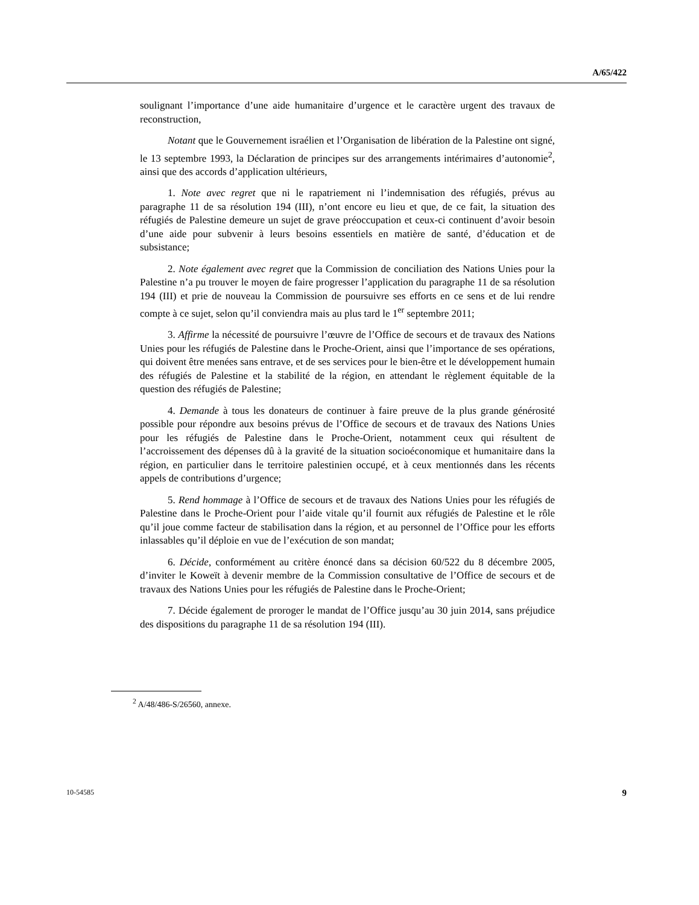A/65/422
soulignant l’importance d’une aide humanitaire d’urgence et le caractère urgent des travaux de reconstruction,
Notant que le Gouvernement israélien et l’Organisation de libération de la Palestine ont signé, le 13 septembre 1993, la Déclaration de principes sur des arrangements intérimaires d’autonomie<sup>2</sup>, ainsi que des accords d’application ultérieurs,
1. Note avec regret que ni le rapatriement ni l’indemnisation des réfugiés, prévus au paragraphe 11 de sa résolution 194 (III), n’ont encore eu lieu et que, de ce fait, la situation des réfugiés de Palestine demeure un sujet de grave préoccupation et ceux-ci continuent d’avoir besoin d’une aide pour subvenir à leurs besoins essentiels en matière de santé, d’éducation et de subsistance;
2. Note également avec regret que la Commission de conciliation des Nations Unies pour la Palestine n’a pu trouver le moyen de faire progresser l’application du paragraphe 11 de sa résolution 194 (III) et prie de nouveau la Commission de poursuivre ses efforts en ce sens et de lui rendre compte à ce sujet, selon qu’il conviendra mais au plus tard le 1<sup>er</sup> septembre 2011;
3. Affirme la nécessité de poursuivre l’œuvre de l’Office de secours et de travaux des Nations Unies pour les réfugiés de Palestine dans le Proche-Orient, ainsi que l’importance de ses opérations, qui doivent être menées sans entrave, et de ses services pour le bien-être et le développement humain des réfugiés de Palestine et la stabilité de la région, en attendant le règlement équitable de la question des réfugiés de Palestine;
4. Demande à tous les donateurs de continuer à faire preuve de la plus grande générosité possible pour répondre aux besoins prévus de l’Office de secours et de travaux des Nations Unies pour les réfugiés de Palestine dans le Proche-Orient, notamment ceux qui résultent de l’accroissement des dépenses dû à la gravité de la situation socioéconomique et humanitaire dans la région, en particulier dans le territoire palestinien occupé, et à ceux mentionnés dans les récents appels de contributions d’urgence;
5. Rend hommage à l’Office de secours et de travaux des Nations Unies pour les réfugiés de Palestine dans le Proche-Orient pour l’aide vitale qu’il fournit aux réfugiés de Palestine et le rôle qu’il joue comme facteur de stabilisation dans la région, et au personnel de l’Office pour les efforts inlassables qu’il déploie en vue de l’exécution de son mandat;
6. Décide, conformément au critère énoncé dans sa décision 60/522 du 8 décembre 2005, d’inviter le Koweït à devenir membre de la Commission consultative de l’Office de secours et de travaux des Nations Unies pour les réfugiés de Palestine dans le Proche-Orient;
7. Décide également de proroger le mandat de l’Office jusqu’au 30 juin 2014, sans préjudice des dispositions du paragraphe 11 de sa résolution 194 (III).
<sup>2</sup> A/48/486-S/26560, annexe.
10-54585 9